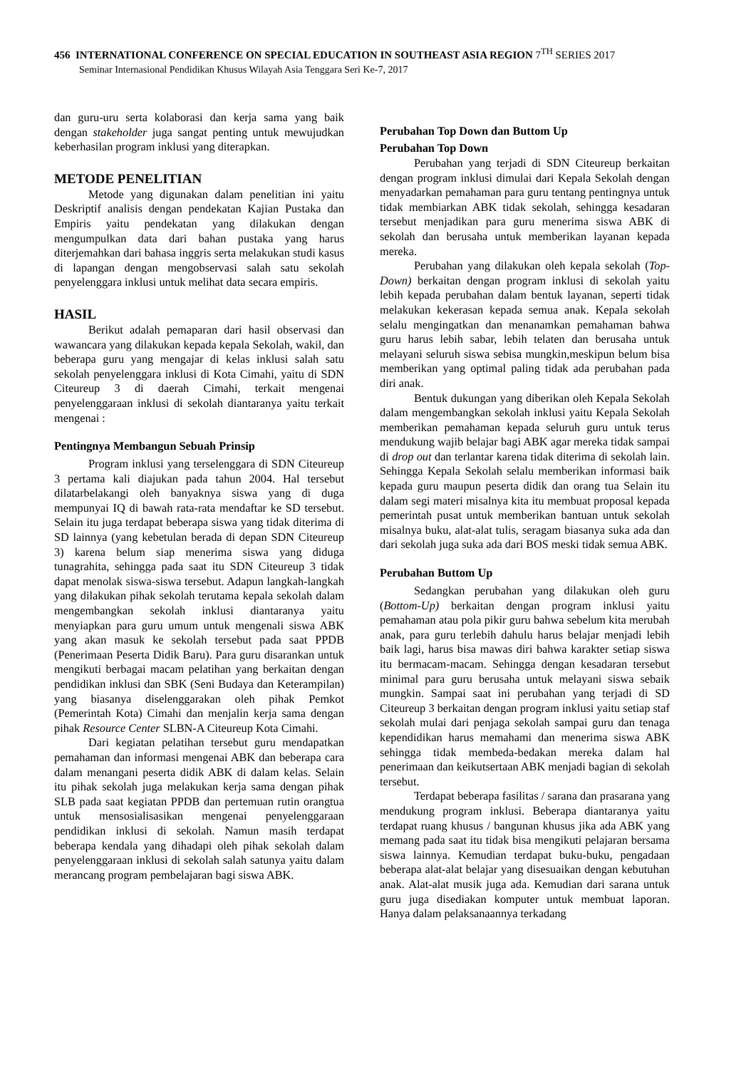456 INTERNATIONAL CONFERENCE ON SPECIAL EDUCATION IN SOUTHEAST ASIA REGION 7<sup>TH</sup> SERIES 2017
Seminar Internasional Pendidikan Khusus Wilayah Asia Tenggara Seri Ke-7, 2017
dan guru-uru serta kolaborasi dan kerja sama yang baik dengan stakeholder juga sangat penting untuk mewujudkan keberhasilan program inklusi yang diterapkan.
METODE PENELITIAN
Metode yang digunakan dalam penelitian ini yaitu Deskriptif analisis dengan pendekatan Kajian Pustaka dan Empiris yaitu pendekatan yang dilakukan dengan mengumpulkan data dari bahan pustaka yang harus diterjemahkan dari bahasa inggris serta melakukan studi kasus di lapangan dengan mengobservasi salah satu sekolah penyelenggara inklusi untuk melihat data secara empiris.
HASIL
Berikut adalah pemaparan dari hasil observasi dan wawancara yang dilakukan kepada kepala Sekolah, wakil, dan beberapa guru yang mengajar di kelas inklusi salah satu sekolah penyelenggara inklusi di Kota Cimahi, yaitu di SDN Citeureup 3 di daerah Cimahi, terkait mengenai penyelenggaraan inklusi di sekolah diantaranya yaitu terkait mengenai :
Pentingnya Membangun Sebuah Prinsip
Program inklusi yang terselenggara di SDN Citeureup 3 pertama kali diajukan pada tahun 2004. Hal tersebut dilatarbelakangi oleh banyaknya siswa yang di duga mempunyai IQ di bawah rata-rata mendaftar ke SD tersebut. Selain itu juga terdapat beberapa siswa yang tidak diterima di SD lainnya (yang kebetulan berada di depan SDN Citeureup 3) karena belum siap menerima siswa yang diduga tunagrahita, sehingga pada saat itu SDN Citeureup 3 tidak dapat menolak siswa-siswa tersebut. Adapun langkah-langkah yang dilakukan pihak sekolah terutama kepala sekolah dalam mengembangkan sekolah inklusi diantaranya yaitu menyiapkan para guru umum untuk mengenali siswa ABK yang akan masuk ke sekolah tersebut pada saat PPDB (Penerimaan Peserta Didik Baru). Para guru disarankan untuk mengikuti berbagai macam pelatihan yang berkaitan dengan pendidikan inklusi dan SBK (Seni Budaya dan Keterampilan) yang biasanya diselenggarakan oleh pihak Pemkot (Pemerintah Kota) Cimahi dan menjalin kerja sama dengan pihak Resource Center SLBN-A Citeureup Kota Cimahi.
Dari kegiatan pelatihan tersebut guru mendapatkan pemahaman dan informasi mengenai ABK dan beberapa cara dalam menangani peserta didik ABK di dalam kelas. Selain itu pihak sekolah juga melakukan kerja sama dengan pihak SLB pada saat kegiatan PPDB dan pertemuan rutin orangtua untuk mensosialisasikan mengenai penyelenggaraan pendidikan inklusi di sekolah. Namun masih terdapat beberapa kendala yang dihadapi oleh pihak sekolah dalam penyelenggaraan inklusi di sekolah salah satunya yaitu dalam merancang program pembelajaran bagi siswa ABK.
Perubahan Top Down dan Buttom Up
Perubahan Top Down
Perubahan yang terjadi di SDN Citeureup berkaitan dengan program inklusi dimulai dari Kepala Sekolah dengan menyadarkan pemahaman para guru tentang pentingnya untuk tidak membiarkan ABK tidak sekolah, sehingga kesadaran tersebut menjadikan para guru menerima siswa ABK di sekolah dan berusaha untuk memberikan layanan kepada mereka.
Perubahan yang dilakukan oleh kepala sekolah (Top-Down) berkaitan dengan program inklusi di sekolah yaitu lebih kepada perubahan dalam bentuk layanan, seperti tidak melakukan kekerasan kepada semua anak. Kepala sekolah selalu mengingatkan dan menanamkan pemahaman bahwa guru harus lebih sabar, lebih telaten dan berusaha untuk melayani seluruh siswa sebisa mungkin,meskipun belum bisa memberikan yang optimal paling tidak ada perubahan pada diri anak.
Bentuk dukungan yang diberikan oleh Kepala Sekolah dalam mengembangkan sekolah inklusi yaitu Kepala Sekolah memberikan pemahaman kepada seluruh guru untuk terus mendukung wajib belajar bagi ABK agar mereka tidak sampai di drop out dan terlantar karena tidak diterima di sekolah lain. Sehingga Kepala Sekolah selalu memberikan informasi baik kepada guru maupun peserta didik dan orang tua Selain itu dalam segi materi misalnya kita itu membuat proposal kepada pemerintah pusat untuk memberikan bantuan untuk sekolah misalnya buku, alat-alat tulis, seragam biasanya suka ada dan dari sekolah juga suka ada dari BOS meski tidak semua ABK.
Perubahan Buttom Up
Sedangkan perubahan yang dilakukan oleh guru (Bottom-Up) berkaitan dengan program inklusi yaitu pemahaman atau pola pikir guru bahwa sebelum kita merubah anak, para guru terlebih dahulu harus belajar menjadi lebih baik lagi, harus bisa mawas diri bahwa karakter setiap siswa itu bermacam-macam. Sehingga dengan kesadaran tersebut minimal para guru berusaha untuk melayani siswa sebaik mungkin. Sampai saat ini perubahan yang terjadi di SD Citeureup 3 berkaitan dengan program inklusi yaitu setiap staf sekolah mulai dari penjaga sekolah sampai guru dan tenaga kependidikan harus memahami dan menerima siswa ABK sehingga tidak membeda-bedakan mereka dalam hal penerimaan dan keikutsertaan ABK menjadi bagian di sekolah tersebut.
Terdapat beberapa fasilitas / sarana dan prasarana yang mendukung program inklusi. Beberapa diantaranya yaitu terdapat ruang khusus / bangunan khusus jika ada ABK yang memang pada saat itu tidak bisa mengikuti pelajaran bersama siswa lainnya. Kemudian terdapat buku-buku, pengadaan beberapa alat-alat belajar yang disesuaikan dengan kebutuhan anak. Alat-alat musik juga ada. Kemudian dari sarana untuk guru juga disediakan komputer untuk membuat laporan. Hanya dalam pelaksanaannya terkadang